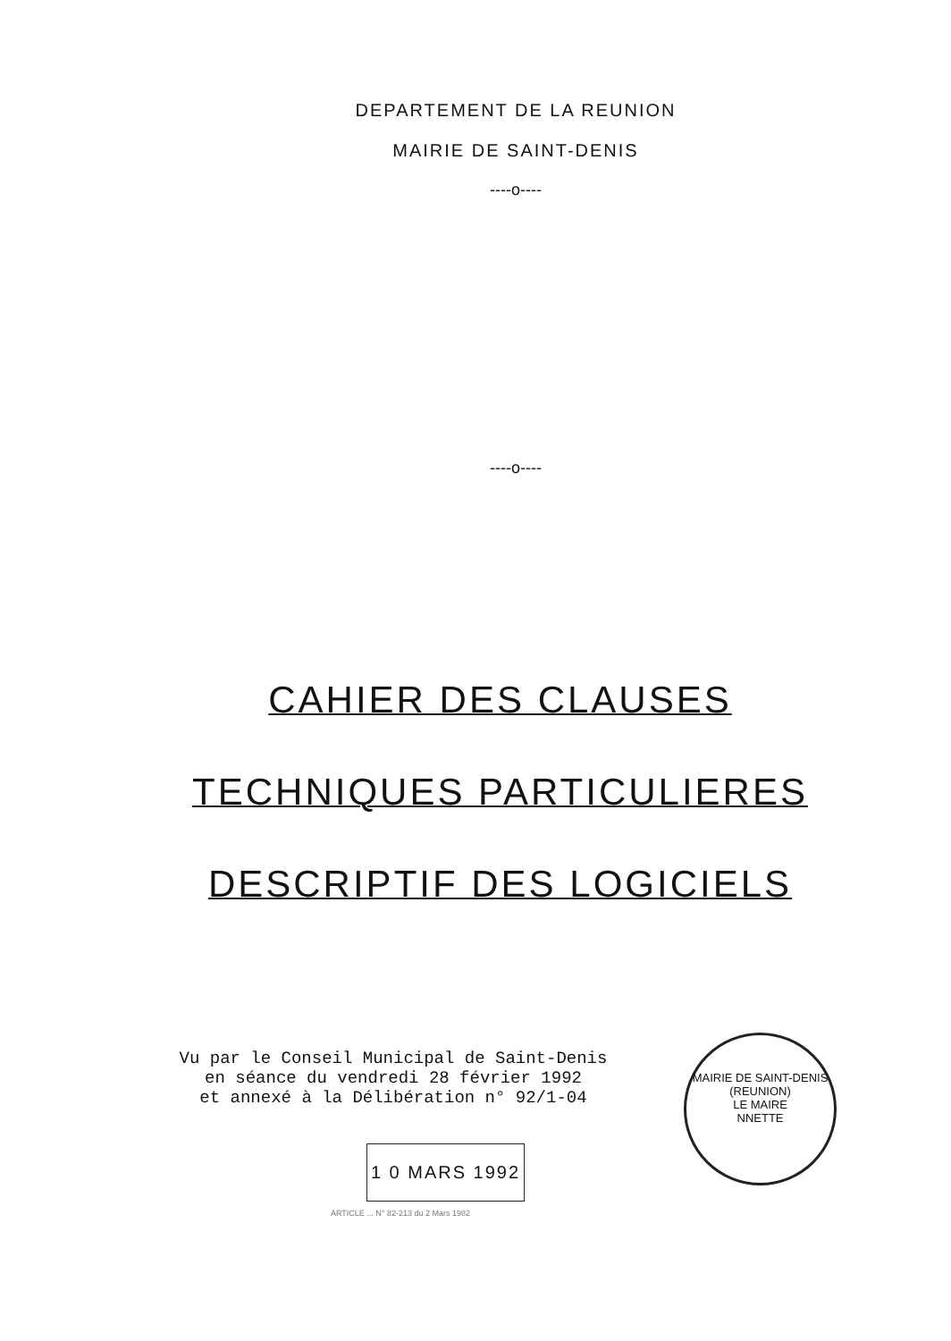DEPARTEMENT DE LA REUNION
MAIRIE DE SAINT-DENIS
----o----
----o----
CAHIER DES CLAUSES
TECHNIQUES PARTICULIERES
DESCRIPTIF DES LOGICIELS
Vu par le Conseil Municipal de Saint-Denis
en séance du vendredi 28 février 1992
et annexé à la Délibération n° 92/1-04
1 0 MARS 1992
ARTICLE ... N° 82-213 du 2 Mars 1982
MAIRIE DE SAINT-DENIS (REUNION)
LE MAIRE
NNETTE